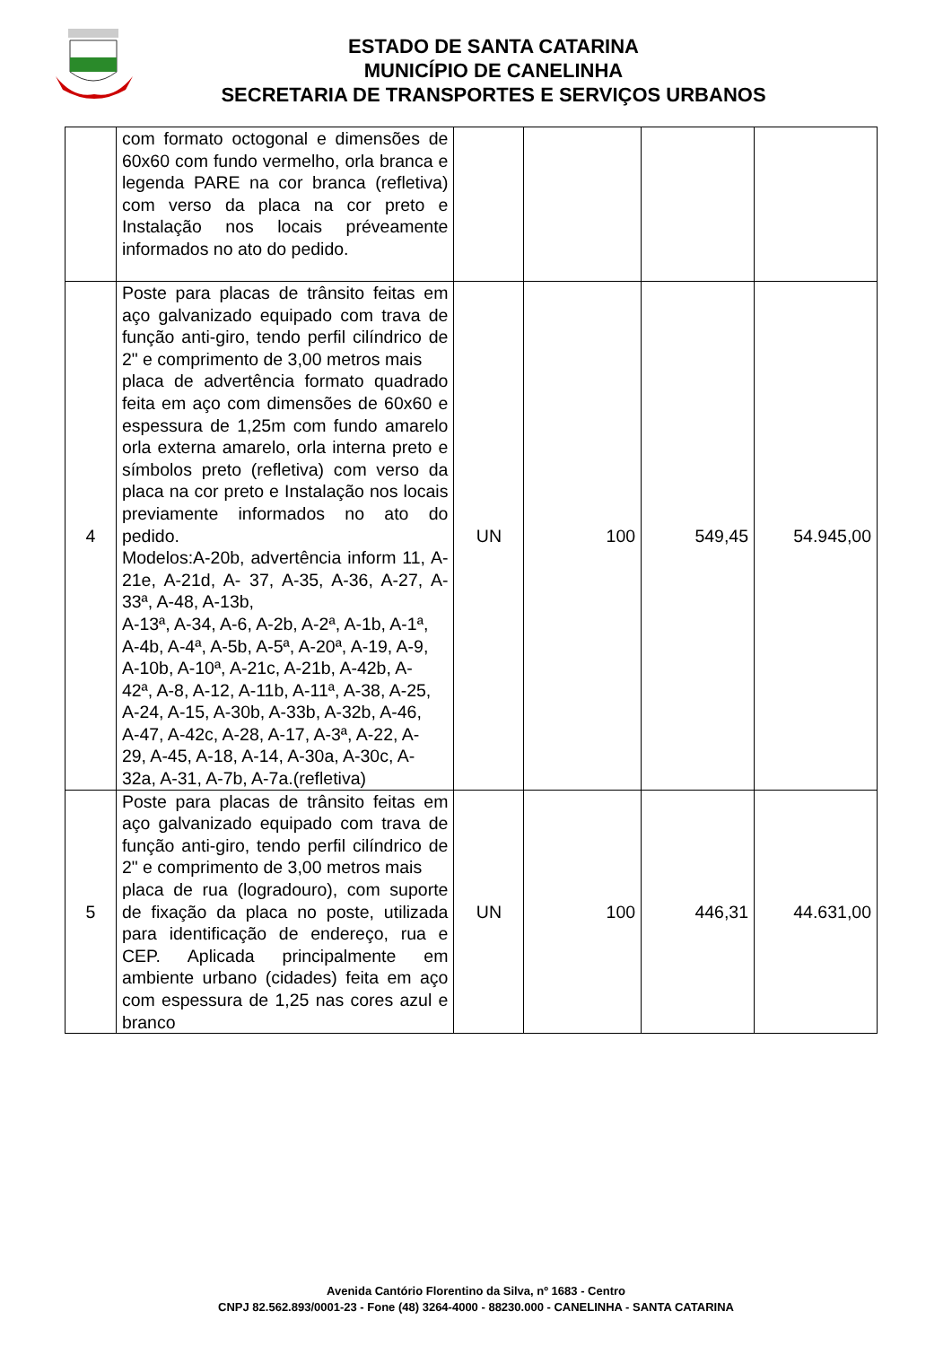ESTADO DE SANTA CATARINA
MUNICÍPIO DE CANELINHA
SECRETARIA DE TRANSPORTES E SERVIÇOS URBANOS
| | com formato octogonal e dimensões de 60x60 com fundo vermelho, orla branca e legenda PARE na cor branca (refletiva) com verso da placa na cor preto e Instalação nos locais préveamente informados no ato do pedido. | | | | |
| 4 | Poste para placas de trânsito feitas em aço galvanizado equipado com trava de função anti-giro, tendo perfil cilíndrico de 2" e comprimento de 3,00 metros mais placa de advertência formato quadrado feita em aço com dimensões de 60x60 e espessura de 1,25m com fundo amarelo orla externa amarelo, orla interna preto e símbolos preto (refletiva) com verso da placa na cor preto e Instalação nos locais previamente informados no ato do pedido. Modelos:A-20b, advertência inform 11, A-21e, A-21d, A- 37, A-35, A-36, A-27, A-33ª, A-48, A-13b, A-13ª, A-34, A-6, A-2b, A-2ª, A-1b, A-1ª, A-4b, A-4ª, A-5b, A-5ª, A-20ª, A-19, A-9, A-10b, A-10ª, A-21c, A-21b, A-42b, A- 42ª, A-8, A-12, A-11b, A-11ª, A-38, A-25, A-24, A-15, A-30b, A-33b, A-32b, A-46, A-47, A-42c, A-28, A-17, A-3ª, A-22, A- 29, A-45, A-18, A-14, A-30a, A-30c, A- 32a, A-31, A-7b, A-7a.(refletiva) | UN | 100 | 549,45 | 54.945,00 |
| 5 | Poste para placas de trânsito feitas em aço galvanizado equipado com trava de função anti-giro, tendo perfil cilíndrico de 2" e comprimento de 3,00 metros mais placa de rua (logradouro), com suporte de fixação da placa no poste, utilizada para identificação de endereço, rua e CEP. Aplicada principalmente em ambiente urbano (cidades) feita em aço com espessura de 1,25 nas cores azul e branco | UN | 100 | 446,31 | 44.631,00 |
Avenida Cantório Florentino da Silva, nº 1683 - Centro
CNPJ 82.562.893/0001-23 - Fone (48) 3264-4000 - 88230.000 - CANELINHA - SANTA CATARINA